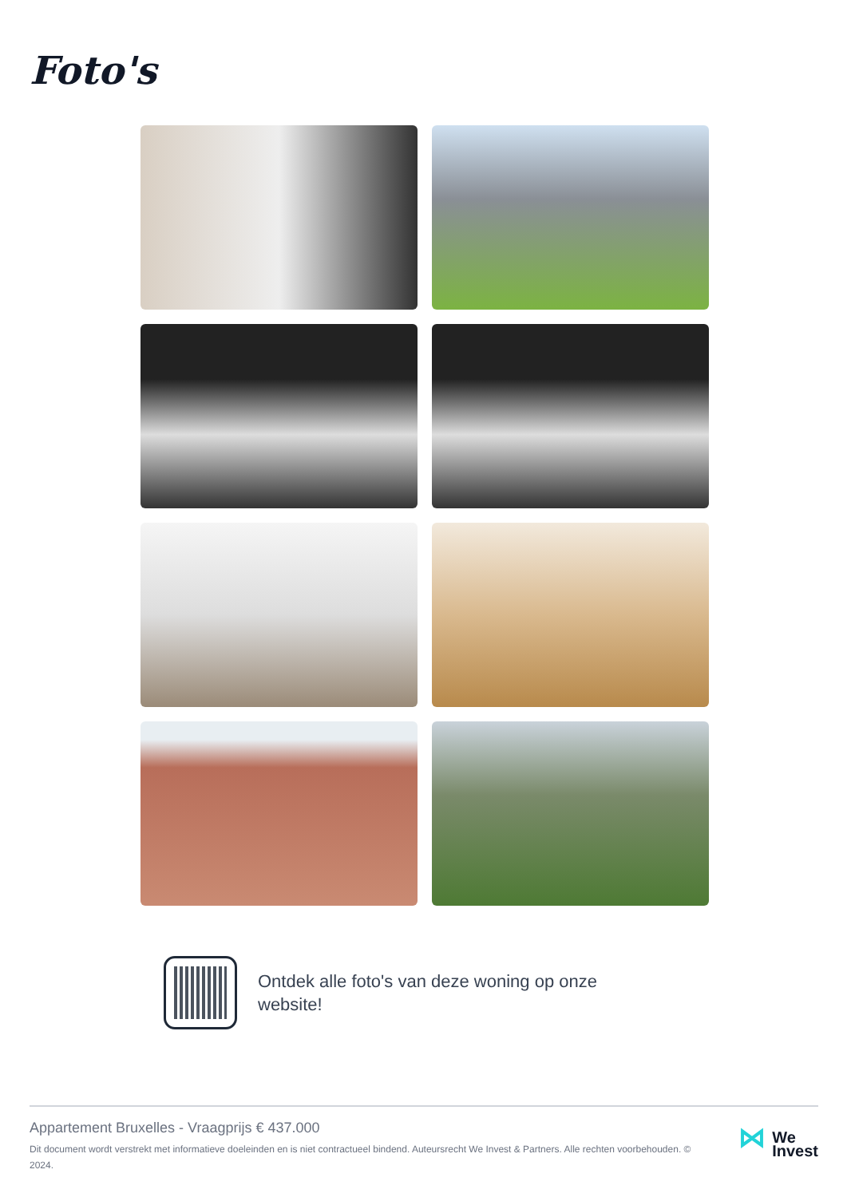Foto's
Ontdek alle foto's van deze woning op onze website!
Appartement Bruxelles - Vraagprijs € 437.000
Dit document wordt verstrekt met informatieve doeleinden en is niet contractueel bindend. Auteursrecht We Invest & Partners. Alle rechten voorbehouden. © 2024.
⋈
We
Invest